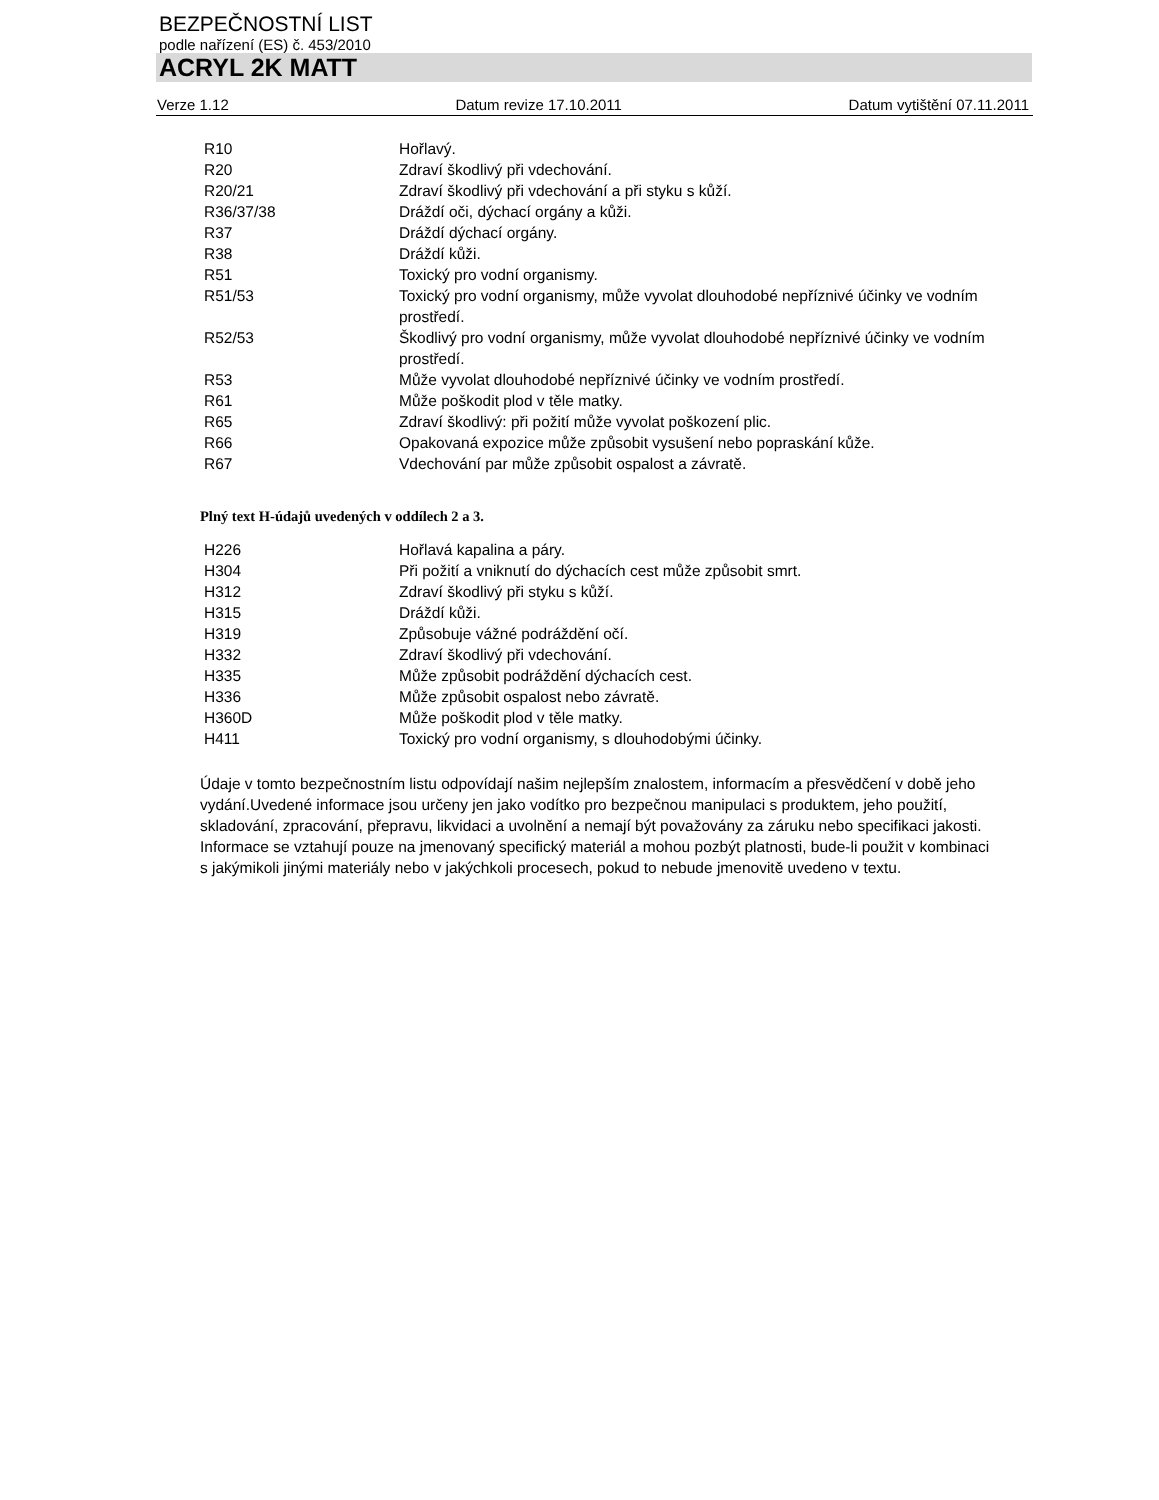BEZPEČNOSTNÍ LIST
podle nařízení (ES) č. 453/2010
ACRYL 2K MATT
Verze 1.12 Datum revize 17.10.2011 Datum vytištění 07.11.2011
| R10 | Hořlavý. |
| R20 | Zdraví škodlivý při vdechování. |
| R20/21 | Zdraví škodlivý při vdechování a při styku s kůží. |
| R36/37/38 | Dráždí oči, dýchací orgány a kůži. |
| R37 | Dráždí dýchací orgány. |
| R38 | Dráždí kůži. |
| R51 | Toxický pro vodní organismy. |
| R51/53 | Toxický pro vodní organismy, může vyvolat dlouhodobé nepříznivé účinky ve vodním prostředí. |
| R52/53 | Škodlivý pro vodní organismy, může vyvolat dlouhodobé nepříznivé účinky ve vodním prostředí. |
| R53 | Může vyvolat dlouhodobé nepříznivé účinky ve vodním prostředí. |
| R61 | Může poškodit plod v těle matky. |
| R65 | Zdraví škodlivý: při požití může vyvolat poškození plic. |
| R66 | Opakovaná expozice může způsobit vysušení nebo popraskání kůže. |
| R67 | Vdechování par může způsobit ospalost a závratě. |
Plný text H-údajů uvedených v oddílech 2 a 3.
| H226 | Hořlavá kapalina a páry. |
| H304 | Při požití a vniknutí do dýchacích cest může způsobit smrt. |
| H312 | Zdraví škodlivý při styku s kůží. |
| H315 | Dráždí kůži. |
| H319 | Způsobuje vážné podráždění očí. |
| H332 | Zdraví škodlivý při vdechování. |
| H335 | Může způsobit podráždění dýchacích cest. |
| H336 | Může způsobit ospalost nebo závratě. |
| H360D | Může poškodit plod v těle matky. |
| H411 | Toxický pro vodní organismy, s dlouhodobými účinky. |
Údaje v tomto bezpečnostním listu odpovídají našim nejlepším znalostem, informacím a přesvědčení v době jeho vydání.Uvedené informace jsou určeny jen jako vodítko pro bezpečnou manipulaci s produktem, jeho použití, skladování, zpracování, přepravu, likvidaci a uvolnění a nemají být považovány za záruku nebo specifikaci jakosti. Informace se vztahují pouze na jmenovaný specifický materiál a mohou pozbýt platnosti, bude-li použit v kombinaci s jakýmikoli jinými materiály nebo v jakýchkoli procesech, pokud to nebude jmenovitě uvedeno v textu.